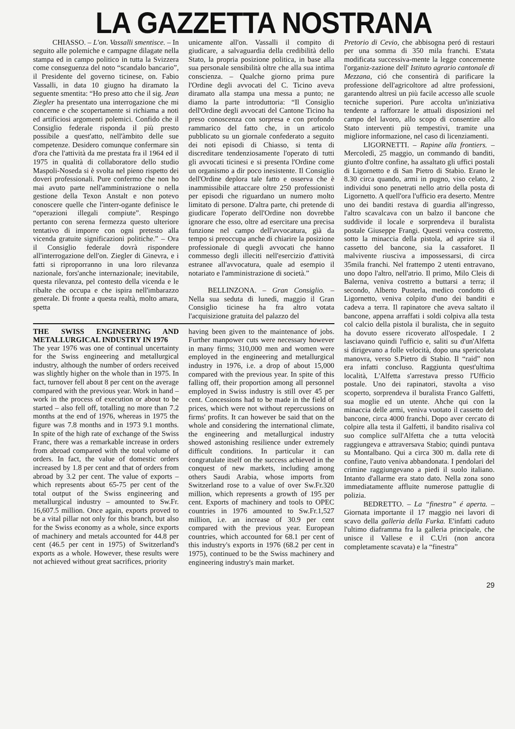LA GAZZETTA NOSTRANA
CHIASSO. – L'on. Vassalli smentisce. – In seguito alle polemiche e campagne dilagate nella stampa ed in campo politico in tutta la Svizzera come conseguenza del noto “scandalo bancario”, il Presidente del governo ticinese, on. Fabio Vassalli, in data 10 giugno ha diramato la seguente smentita: “Ho preso atto che il sig. Jean Ziegler ha presentato una interrogazione che mi concerne e che scopertamente si richiama a noti ed artificiosi argomenti polemici. Confido che il Consiglio federale risponda il più presto possibile a quest'atto, nell'àmbito delle sue competenze. Desidero comunque confermare sin d'ora che l'attività da me prestata fra il 1964 ed il 1975 in qualità di collaboratore dello studio Maspoli-Noseda si è svolta nel pieno rispetto dei doveri professionali. Pure confermo che non ho mai avuto parte nell'amministrazione o nella gestione della Texon Anstalt e non potevo conoscere quelle che l'interr-ogante definisce le “operazioni illegali compiute”. Respingo pertanto con serena fermezza questo ulteriore tentativo di imporre con ogni pretesto alla vicenda gratuite significazioni politiche.” – Ora il Consiglio federale dovrà rispondere all'interrogazione dell'on. Ziegler di Ginevra, e i fatti si riproporranno in una loro rilevanza nazionale, fors'anche internazionale; inevitabile, questa rilevanza, pel contesto della vicenda e le ribalte che occupa e che ispira nell'imbarazzo generale. Di fronte a questa realtà, molto amara, spetta
unicamente all'on. Vassalli il compito di giudicare, a salvaguardia della credibilità dello Stato, la propria posizione politica, in base alla sua personale sensibilità oltre che alla sua intima conscienza. – Qualche giorno prima pure l'Ordine degli avvocati del C. Ticino aveva diramato alla stampa una messa a punto; ne diamo la parte introduttoria: “Il Consiglio dell'Ordine degli avvocati del Cantone Ticino ha preso conoscenza con sorpresa e con profondo rammarico del fatto che, in un articolo pubblicato su un giornale confederato a seguito dei noti episodi di Chiasso, si tenta di discreditare tendenziosamente l'operato di tutti gli avvocati ticinesi e si presenta l'Ordine come un organismo a dir poco inesistente. Il Consiglio dell'Ordine deplora tale fatto e osserva che è inammissibile attaccare oltre 250 professionisti per episodi che riguardano un numero molto limitato di persone. D'altra parte, chi pretende di giudicare l'operato dell'Ordine non dovrebbe ignorare che esso, oltre ad esercitare una precisa funzione nel campo dell'avvocatura, già da tempo si preoccupa anche di chiarire la posizione professionale di quegli avvocati che hanno commesso degli illeciti nell'esercizio d'attività estranee all'avvocatura, quale ad esempio il notariato e l'amministrazione di società.”
BELLINZONA. – Gran Consiglio. – Nella sua seduta di lunedì, maggio il Gran Consiglio ticinese ha fra altro votata l'acquisizione gratuita del palazzo del
THE SWISS ENGINEERING AND METALLURGICAL INDUSTRY IN 1976
The year 1976 was one of continual uncertainty for the Swiss engineering and metallurgical industry, although the number of orders received was slightly higher on the whole than in 1975. In fact, turnover fell about 8 per cent on the average compared with the previous year. Work in hand – work in the process of execution or about to be started – also fell off, totalling no more than 7.2 months at the end of 1976, whereas in 1975 the figure was 7.8 months and in 1973 9.1 months. In spite of the high rate of exchange of the Swiss Franc, there was a remarkable increase in orders from abroad compared with the total volume of orders. In fact, the value of domestic orders increased by 1.8 per cent and that of orders from abroad by 3.2 per cent. The value of exports – which represents about 65-75 per cent of the total output of the Swiss engineering and metallurgical industry – amounted to Sw.Fr. 16,607.5 million. Once again, exports proved to be a vital pillar not only for this branch, but also for the Swiss economy as a whole, since exports of machinery and metals accounted for 44.8 per cent (46.5 per cent in 1975) of Switzerland's exports as a whole. However, these results were not achieved without great sacrifices, priority
having been given to the maintenance of jobs. Further manpower cuts were necessary however in many firms; 310,000 men and women were employed in the engineering and metallurgical industry in 1976, i.e. a drop of about 15,000 compared with the previous year. In spite of this falling off, their proportion among all personnel employed in Swiss industry is still over 45 per cent. Concessions had to be made in the field of prices, which were not without repercussions on firms' profits. It can however be said that on the whole and considering the international climate, the engineering and metallurgical industry showed astonishing resilience under extremely difficult conditions. In particular it can congratulate itself on the success achieved in the conquest of new markets, including among others Saudi Arabia, whose imports from Switzerland rose to a value of over Sw.Fr.320 million, which represents a growth of 195 per cent. Exports of machinery and tools to OPEC countries in 1976 amounted to Sw.Fr.1,527 million, i.e. an increase of 30.9 per cent compared with the previous year. European countries, which accounted for 68.1 per cent of this industry's exports in 1976 (68.2 per cent in 1975), continued to be the Swiss machinery and engineering industry's main market.
Pretorio di Cevio, che abbisogna peró di restauri per una somma di 350 mila franchi. E'stata modificata successiva-mente la legge concernente l'organiz-zazione dell' Istituto agrario cantonale di Mezzana, ció che consentirà di parificare la professione dell'agricoltore ad altre professioni, garantendo altresì un più facile accesso alle scuole tecniche superiori. Pure accolta un'iniziativa tendente a rafforzare le attuali disposizioni nel campo del lavoro, allo scopo di consentire allo Stato interventi più tempestivi, tramite una migliore informazione, nel caso di licenziamenti.
LIGORNETTI. – Rapine alla frontiers. – Mercoledì, 25 maggio, un commando di banditi, giunto d'oltre confine, ha assaltato gli uffici postali di Ligornetto e di San Pietro di Stabio. Erano le 8.30 circa quando, armi in pugno, viso celato, 2 individui sono penetrati nello atrio della posta di Ligornetto. A quell'ora l'ufficio era deserto. Mentre uno dei banditi restava di guardia all'ingresso, l'altro scavalcava con un balzo il bancone che suddivide il locale e sorprendeva il buralista postale Giuseppe Frangi. Questi veniva costretto, sotto la minaccia della pistola, ad aprire sia il cassetto del bancone, sia la cassaforet. Il malvivente riusciva a impossessarsi, di circa 35mila franchi. Nel frattempo 2 utenti entravano, uno dopo l'altro, nell'atrio. Il primo, Milo Cleis di Balerna, veniva costretto a buttarsi a terra; il secondo, Alberto Pusterla, medico condotto di Ligornetto, veniva colpito d'uno dei banditi e cadeva a terra. Il rapinatore che aveva saltato il bancone, appena arraffati i soldi colpiva alla testa col calcio della pistola il buralista, che in seguito ha dovuto essere ricoverato all'ospedale. I 2 lasciavano quindi l'ufficio e, saliti su d'un'Alfetta si dirigevano a folle velocità, dopo una spericolata manovra, verso S.Pietro di Stabio. Il “raid” non era infatti concluso. Raggiunta quest'ultima località, L'Alfetta s'arrestava presso l'Ufficio postale. Uno dei rapinatori, stavolta a viso scoperto, sorprendeva il buralista Franco Galfetti, sua moglie ed un utente. Ahche qui con la minaccia delle armi, veniva vuotato il cassetto del bancone, circa 4000 franchi. Dopo aver cercato di colpire alla testa il Galfetti, il bandito risaliva col suo complice sull'Alfetta che a tutta velocità raggiungeva e attraversava Stabio; quindi puntava su Montalbano. Qui a circa 300 m. dalla rete di confine, l'auto veniva abbandonata. I pendolari del crimine raggiungevano a piedi il suolo italiano. Intanto d'allarme era stato dato. Nella zona sono immediatamente affluite numerose pattuglie di polizia.
BEDRETTO. – La “finestra” é aperta. – Giornata importante il 17 maggio nei lavori di scavo della galleria della Furka. E'infatti caduto l'ultimo diaframma fra la galleria principale, che unisce il Vallese e il C.Uri (non ancora completamente scavata) e la “finestra”
29